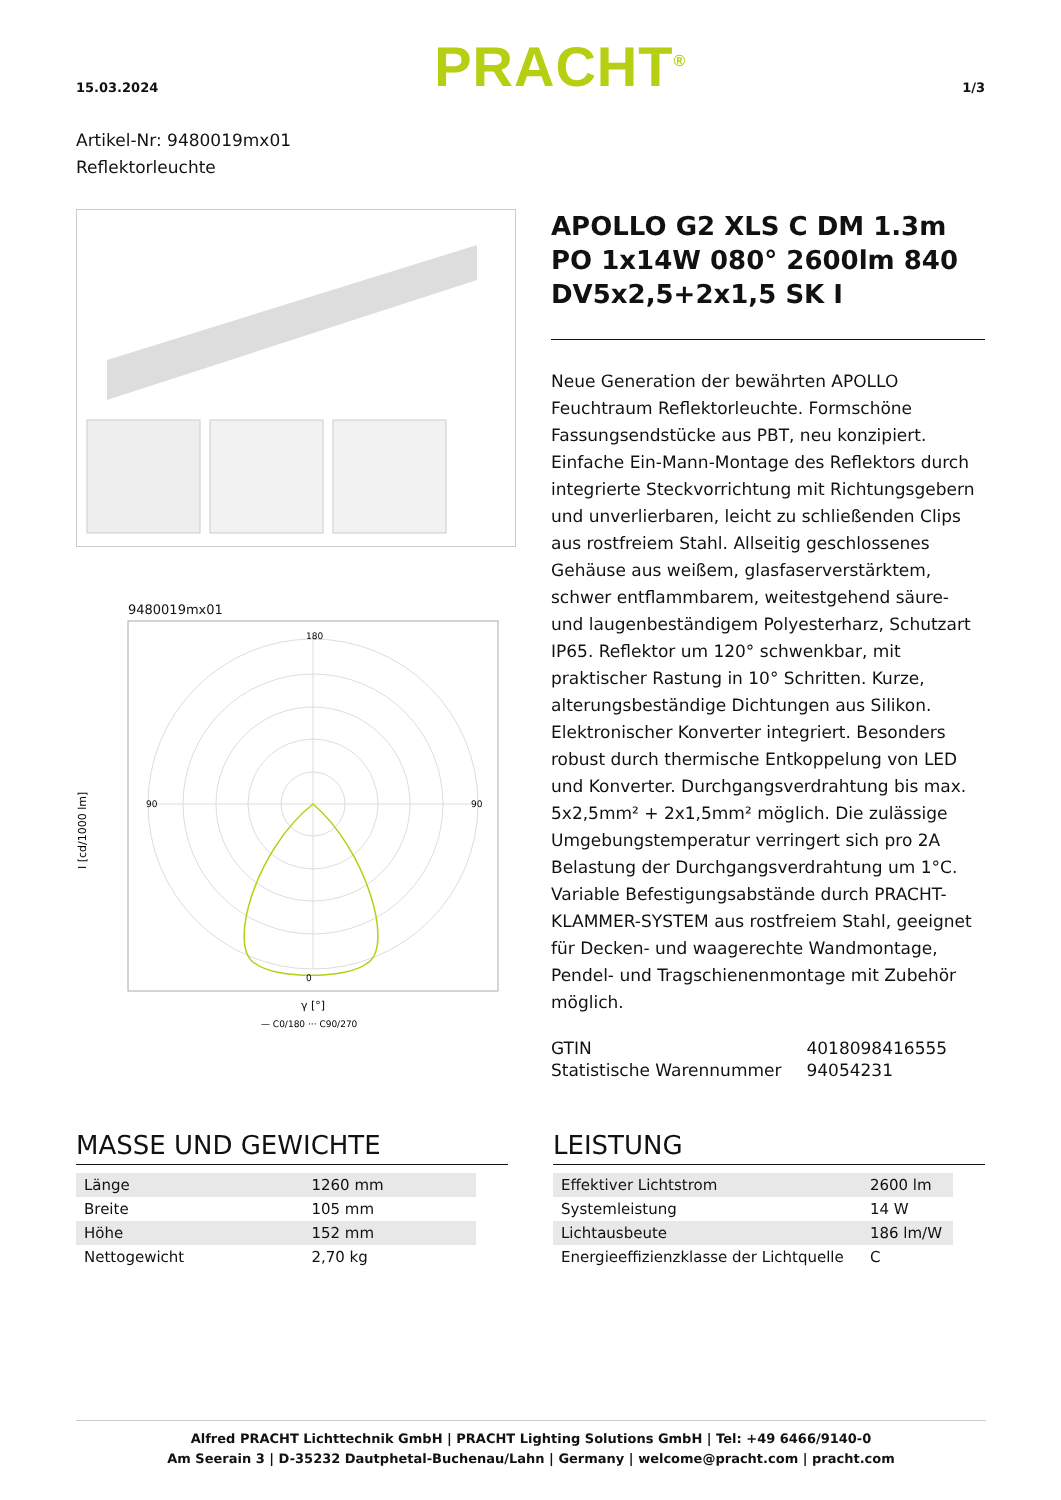15.03.2024 PRACHT<sup>®</sup> 1/3
Artikel-Nr: 9480019mx01
Reflektorleuchte
9480019mx01
180
0
90
90
I [cd/1000 lm]
γ [°]
— C0/180 ··· C90/270
APOLLO G2 XLS C DM 1.3m PO 1x14W 080° 2600lm 840 DV5x2,5+2x1,5 SK I
Neue Generation der bewährten APOLLO Feuchtraum Reflektorleuchte. Formschöne Fassungsendstücke aus PBT, neu konzipiert. Einfache Ein-Mann-Montage des Reflektors durch integrierte Steckvorrichtung mit Richtungsgebern und unverlierbaren, leicht zu schließenden Clips aus rostfreiem Stahl. Allseitig geschlossenes Gehäuse aus weißem, glasfaserverstärktem, schwer entflammbarem, weitestgehend säure- und laugenbeständigem Polyesterharz, Schutzart IP65. Reflektor um 120° schwenkbar, mit praktischer Rastung in 10° Schritten. Kurze, alterungsbeständige Dichtungen aus Silikon. Elektronischer Konverter integriert. Besonders robust durch thermische Entkoppelung von LED und Konverter. Durchgangsverdrahtung bis max. 5x2,5mm² + 2x1,5mm² möglich. Die zulässige Umgebungstemperatur verringert sich pro 2A Belastung der Durchgangsverdrahtung um 1°C. Variable Befestigungsabstände durch PRACHT-KLAMMER-SYSTEM aus rostfreiem Stahl, geeignet für Decken- und waagerechte Wandmontage, Pendel- und Tragschienenmontage mit Zubehör möglich.
| GTIN | 4018098416555 |
| Statistische Warennummer | 94054231 |
MASSE UND GEWICHTE
| Länge | 1260 mm |
| Breite | 105 mm |
| Höhe | 152 mm |
| Nettogewicht | 2,70 kg |
LEISTUNG
| Effektiver Lichtstrom | 2600 lm |
| Systemleistung | 14 W |
| Lichtausbeute | 186 lm/W |
| Energieeffizienzklasse der Lichtquelle | C |
Alfred PRACHT Lichttechnik GmbH | PRACHT Lighting Solutions GmbH | Tel: +49 6466/9140-0
Am Seerain 3 | D-35232 Dautphetal-Buchenau/Lahn | Germany | welcome@pracht.com | pracht.com